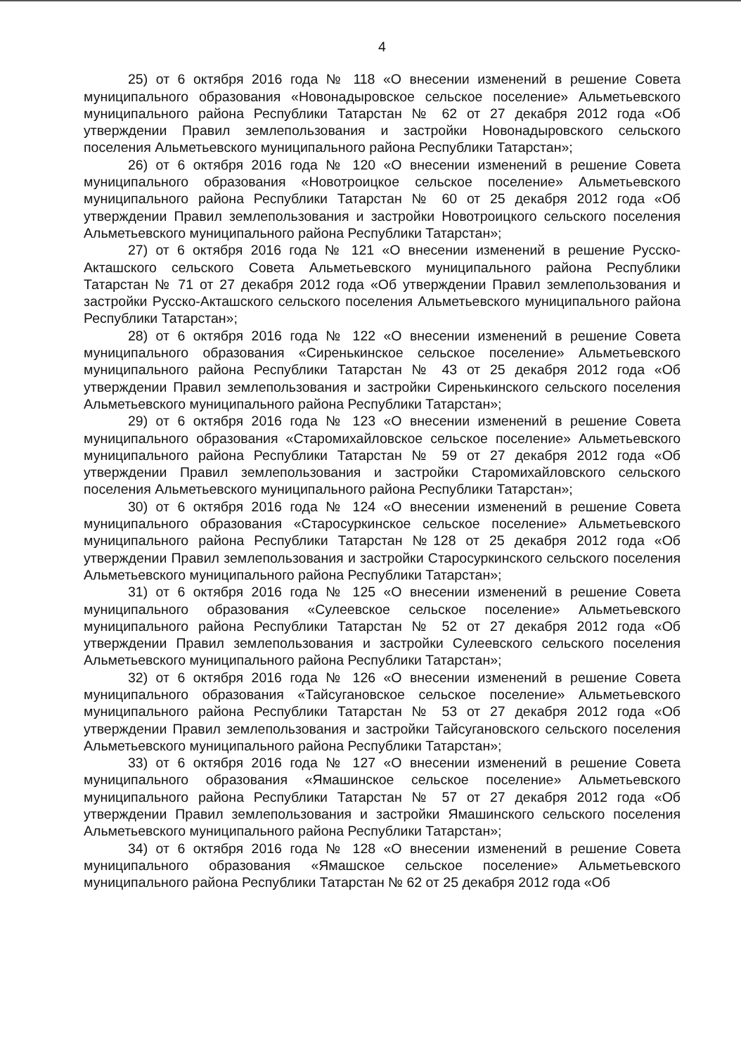4
25) от 6 октября 2016 года № 118 «О внесении изменений в решение Совета муниципального образования «Новонадыровское сельское поселение» Альметьевского муниципального района Республики Татарстан № 62 от 27 декабря 2012 года «Об утверждении Правил землепользования и застройки Новонадыровского сельского поселения Альметьевского муниципального района Республики Татарстан»;
26) от 6 октября 2016 года № 120 «О внесении изменений в решение Совета муниципального образования «Новотроицкое сельское поселение» Альметьевского муниципального района Республики Татарстан № 60 от 25 декабря 2012 года «Об утверждении Правил землепользования и застройки Новотроицкого сельского поселения Альметьевского муниципального района Республики Татарстан»;
27) от 6 октября 2016 года № 121 «О внесении изменений в решение Русско-Акташского сельского Совета Альметьевского муниципального района Республики Татарстан № 71 от 27 декабря 2012 года «Об утверждении Правил землепользования и застройки Русско-Акташского сельского поселения Альметьевского муниципального района Республики Татарстан»;
28) от 6 октября 2016 года № 122 «О внесении изменений в решение Совета муниципального образования «Сиренькинское сельское поселение» Альметьевского муниципального района Республики Татарстан № 43 от 25 декабря 2012 года «Об утверждении Правил землепользования и застройки Сиренькинского сельского поселения Альметьевского муниципального района Республики Татарстан»;
29) от 6 октября 2016 года № 123 «О внесении изменений в решение Совета муниципального образования «Старомихайловское сельское поселение» Альметьевского муниципального района Республики Татарстан № 59 от 27 декабря 2012 года «Об утверждении Правил землепользования и застройки Старомихайловского сельского поселения Альметьевского муниципального района Республики Татарстан»;
30) от 6 октября 2016 года № 124 «О внесении изменений в решение Совета муниципального образования «Старосуркинское сельское поселение» Альметьевского муниципального района Республики Татарстан №128 от 25 декабря 2012 года «Об утверждении Правил землепользования и застройки Старосуркинского сельского поселения Альметьевского муниципального района Республики Татарстан»;
31) от 6 октября 2016 года № 125 «О внесении изменений в решение Совета муниципального образования «Сулеевское сельское поселение» Альметьевского муниципального района Республики Татарстан № 52 от 27 декабря 2012 года «Об утверждении Правил землепользования и застройки Сулеевского сельского поселения Альметьевского муниципального района Республики Татарстан»;
32) от 6 октября 2016 года № 126 «О внесении изменений в решение Совета муниципального образования «Тайсугановское сельское поселение» Альметьевского муниципального района Республики Татарстан № 53 от 27 декабря 2012 года «Об утверждении Правил землепользования и застройки Тайсугановского сельского поселения Альметьевского муниципального района Республики Татарстан»;
33) от 6 октября 2016 года № 127 «О внесении изменений в решение Совета муниципального образования «Ямашинское сельское поселение» Альметьевского муниципального района Республики Татарстан № 57 от 27 декабря 2012 года «Об утверждении Правил землепользования и застройки Ямашинского сельского поселения Альметьевского муниципального района Республики Татарстан»;
34) от 6 октября 2016 года № 128 «О внесении изменений в решение Совета муниципального образования «Ямашское сельское поселение» Альметьевского муниципального района Республики Татарстан № 62 от 25 декабря 2012 года «Об